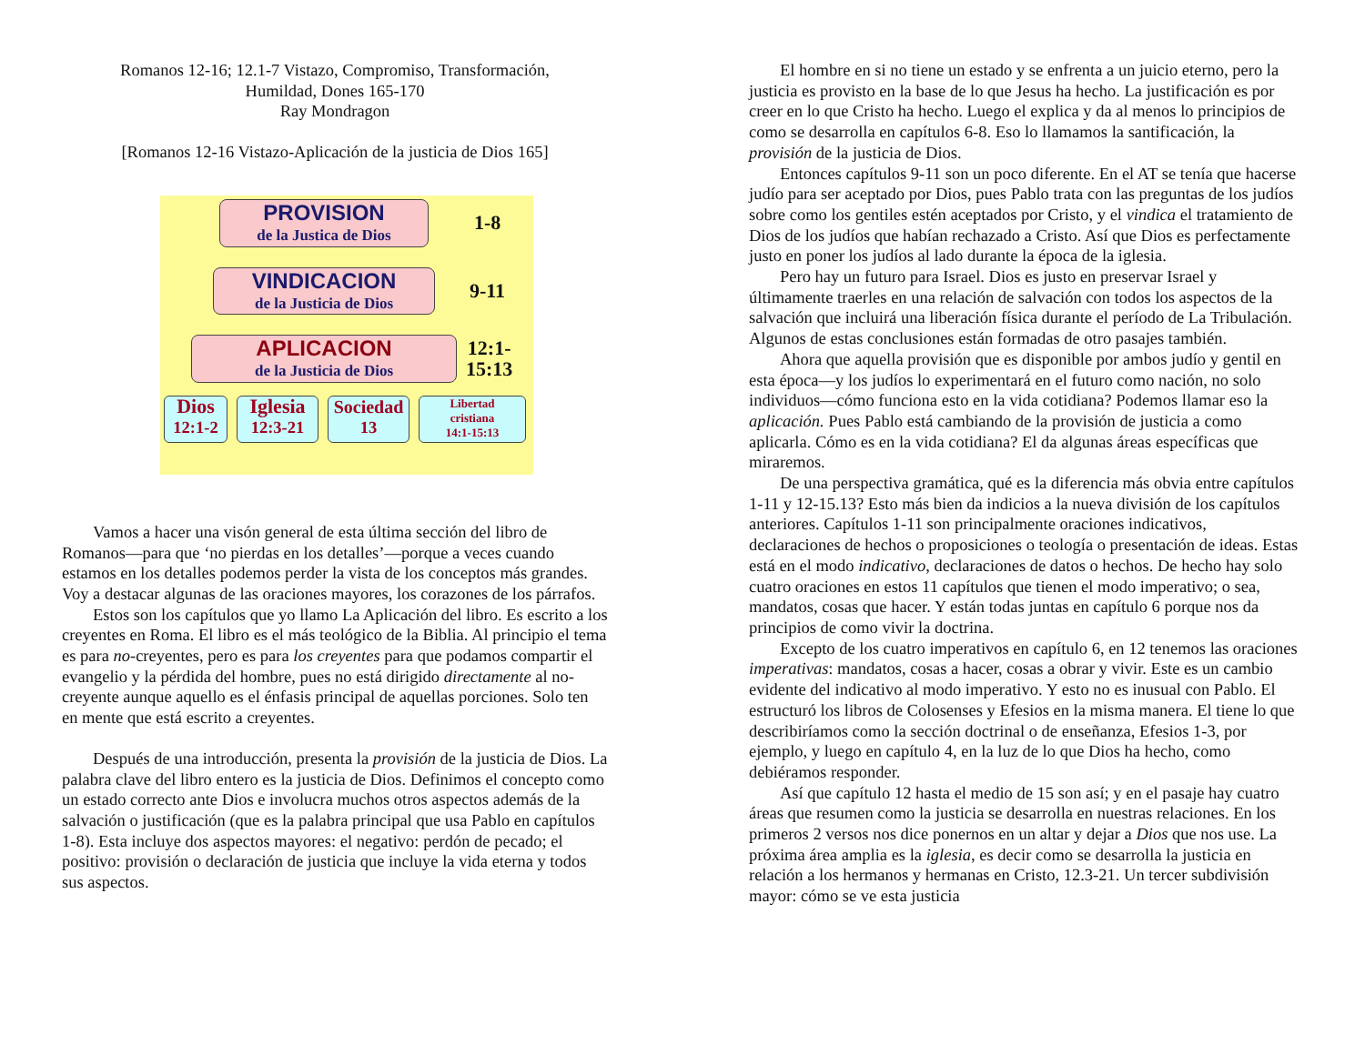Romanos 12-16; 12.1-7 Vistazo, Compromiso, Transformación,
Humildad, Dones 165-170
Ray Mondragon
[Romanos 12-16 Vistazo-Aplicación de la justicia de Dios 165]
PROVISION
de la Justica de Dios
1-8
VINDICACION
de la Justicia de Dios
9-11
APLICACION
de la Justicia de Dios
12:1-
15:13
Dios
12:1-2
Iglesia
12:3-21
Sociedad
13
Libertad
cristiana
14:1-15:13
Vamos a hacer una visón general de esta última sección del libro de Romanos—para que ‘no pierdas en los detalles’—porque a veces cuando estamos en los detalles podemos perder la vista de los conceptos más grandes. Voy a destacar algunas de las oraciones mayores, los corazones de los párrafos.
Estos son los capítulos que yo llamo La Aplicación del libro. Es escrito a los creyentes en Roma. El libro es el más teológico de la Biblia. Al principio el tema es para no-creyentes, pero es para los creyentes para que podamos compartir el evangelio y la pérdida del hombre, pues no está dirigido directamente al no-creyente aunque aquello es el énfasis principal de aquellas porciones. Solo ten en mente que está escrito a creyentes.
Después de una introducción, presenta la provisión de la justicia de Dios. La palabra clave del libro entero es la justicia de Dios. Definimos el concepto como un estado correcto ante Dios e involucra muchos otros aspectos además de la salvación o justificación (que es la palabra principal que usa Pablo en capítulos 1-8). Esta incluye dos aspectos mayores: el negativo: perdón de pecado; el positivo: provisión o declaración de justicia que incluye la vida eterna y todos sus aspectos.
El hombre en si no tiene un estado y se enfrenta a un juicio eterno, pero la justicia es provisto en la base de lo que Jesus ha hecho. La justificación es por creer en lo que Cristo ha hecho. Luego el explica y da al menos lo principios de como se desarrolla en capítulos 6-8. Eso lo llamamos la santificación, la provisión de la justicia de Dios.
Entonces capítulos 9-11 son un poco diferente. En el AT se tenía que hacerse judío para ser aceptado por Dios, pues Pablo trata con las preguntas de los judíos sobre como los gentiles estén aceptados por Cristo, y el vindica el tratamiento de Dios de los judíos que habían rechazado a Cristo. Así que Dios es perfectamente justo en poner los judíos al lado durante la época de la iglesia.
Pero hay un futuro para Israel. Dios es justo en preservar Israel y últimamente traerles en una relación de salvación con todos los aspectos de la salvación que incluirá una liberación física durante el período de La Tribulación. Algunos de estas conclusiones están formadas de otro pasajes también.
Ahora que aquella provisión que es disponible por ambos judío y gentil en esta época—y los judíos lo experimentará en el futuro como nación, no solo individuos—cómo funciona esto en la vida cotidiana? Podemos llamar eso la aplicación. Pues Pablo está cambiando de la provisión de justicia a como aplicarla. Cómo es en la vida cotidiana? El da algunas áreas específicas que miraremos.
De una perspectiva gramática, qué es la diferencia más obvia entre capítulos 1-11 y 12-15.13? Esto más bien da indicios a la nueva división de los capítulos anteriores. Capítulos 1-11 son principalmente oraciones indicativos, declaraciones de hechos o proposiciones o teología o presentación de ideas. Estas está en el modo indicativo, declaraciones de datos o hechos. De hecho hay solo cuatro oraciones en estos 11 capítulos que tienen el modo imperativo; o sea, mandatos, cosas que hacer. Y están todas juntas en capítulo 6 porque nos da principios de como vivir la doctrina.
Excepto de los cuatro imperativos en capítulo 6, en 12 tenemos las oraciones imperativas: mandatos, cosas a hacer, cosas a obrar y vivir. Este es un cambio evidente del indicativo al modo imperativo. Y esto no es inusual con Pablo. El estructuró los libros de Colosenses y Efesios en la misma manera. El tiene lo que describiríamos como la sección doctrinal o de enseñanza, Efesios 1-3, por ejemplo, y luego en capítulo 4, en la luz de lo que Dios ha hecho, como debiéramos responder.
Así que capítulo 12 hasta el medio de 15 son así; y en el pasaje hay cuatro áreas que resumen como la justicia se desarrolla en nuestras relaciones. En los primeros 2 versos nos dice ponernos en un altar y dejar a Dios que nos use. La próxima área amplia es la iglesia, es decir como se desarrolla la justicia en relación a los hermanos y hermanas en Cristo, 12.3-21. Un tercer subdivisión mayor: cómo se ve esta justicia